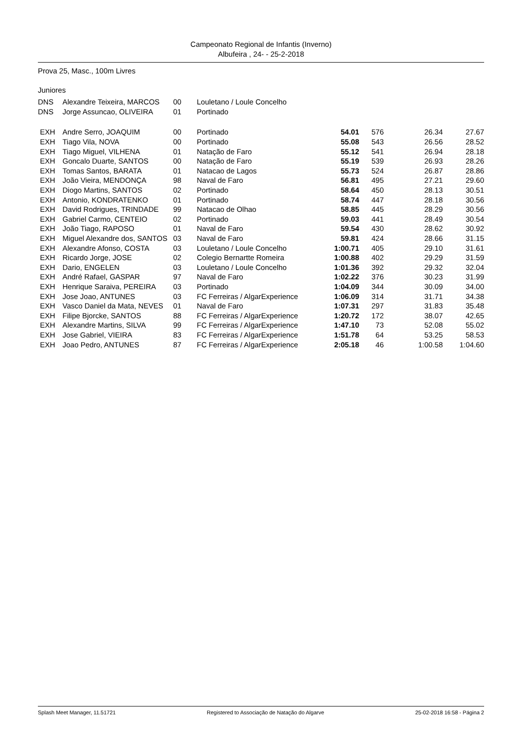Campeonato Regional de Infantis (Inverno)
Albufeira , 24- - 25-2-2018
Prova 25, Masc., 100m Livres
Juniores
| DNS | Alexandre Teixeira, MARCOS | 00 | Louletano / Loule Concelho | | | | |
| DNS | Jorge Assuncao, OLIVEIRA | 01 | Portinado | | | | |
| EXH | Andre Serro, JOAQUIM | 00 | Portinado | 54.01 | 576 | 26.34 | 27.67 |
| EXH | Tiago Vila, NOVA | 00 | Portinado | 55.08 | 543 | 26.56 | 28.52 |
| EXH | Tiago Miguel, VILHENA | 01 | Natação de Faro | 55.12 | 541 | 26.94 | 28.18 |
| EXH | Goncalo Duarte, SANTOS | 00 | Natação de Faro | 55.19 | 539 | 26.93 | 28.26 |
| EXH | Tomas Santos, BARATA | 01 | Natacao de Lagos | 55.73 | 524 | 26.87 | 28.86 |
| EXH | João Vieira, MENDONÇA | 98 | Naval de Faro | 56.81 | 495 | 27.21 | 29.60 |
| EXH | Diogo Martins, SANTOS | 02 | Portinado | 58.64 | 450 | 28.13 | 30.51 |
| EXH | Antonio, KONDRATENKO | 01 | Portinado | 58.74 | 447 | 28.18 | 30.56 |
| EXH | David Rodrigues, TRINDADE | 99 | Natacao de Olhao | 58.85 | 445 | 28.29 | 30.56 |
| EXH | Gabriel Carmo, CENTEIO | 02 | Portinado | 59.03 | 441 | 28.49 | 30.54 |
| EXH | João Tiago, RAPOSO | 01 | Naval de Faro | 59.54 | 430 | 28.62 | 30.92 |
| EXH | Miguel Alexandre dos, SANTOS | 03 | Naval de Faro | 59.81 | 424 | 28.66 | 31.15 |
| EXH | Alexandre Afonso, COSTA | 03 | Louletano / Loule Concelho | 1:00.71 | 405 | 29.10 | 31.61 |
| EXH | Ricardo Jorge, JOSE | 02 | Colegio Bernartte Romeira | 1:00.88 | 402 | 29.29 | 31.59 |
| EXH | Dario, ENGELEN | 03 | Louletano / Loule Concelho | 1:01.36 | 392 | 29.32 | 32.04 |
| EXH | André Rafael, GASPAR | 97 | Naval de Faro | 1:02.22 | 376 | 30.23 | 31.99 |
| EXH | Henrique Saraiva, PEREIRA | 03 | Portinado | 1:04.09 | 344 | 30.09 | 34.00 |
| EXH | Jose Joao, ANTUNES | 03 | FC Ferreiras / AlgarExperience | 1:06.09 | 314 | 31.71 | 34.38 |
| EXH | Vasco Daniel da Mata, NEVES | 01 | Naval de Faro | 1:07.31 | 297 | 31.83 | 35.48 |
| EXH | Filipe Bjorcke, SANTOS | 88 | FC Ferreiras / AlgarExperience | 1:20.72 | 172 | 38.07 | 42.65 |
| EXH | Alexandre Martins, SILVA | 99 | FC Ferreiras / AlgarExperience | 1:47.10 | 73 | 52.08 | 55.02 |
| EXH | Jose Gabriel, VIEIRA | 83 | FC Ferreiras / AlgarExperience | 1:51.78 | 64 | 53.25 | 58.53 |
| EXH | Joao Pedro, ANTUNES | 87 | FC Ferreiras / AlgarExperience | 2:05.18 | 46 | 1:00.58 | 1:04.60 |
Splash Meet Manager, 11.51721 Registered to Associação de Natação do Algarve 25-02-2018 16:58 - Página 2